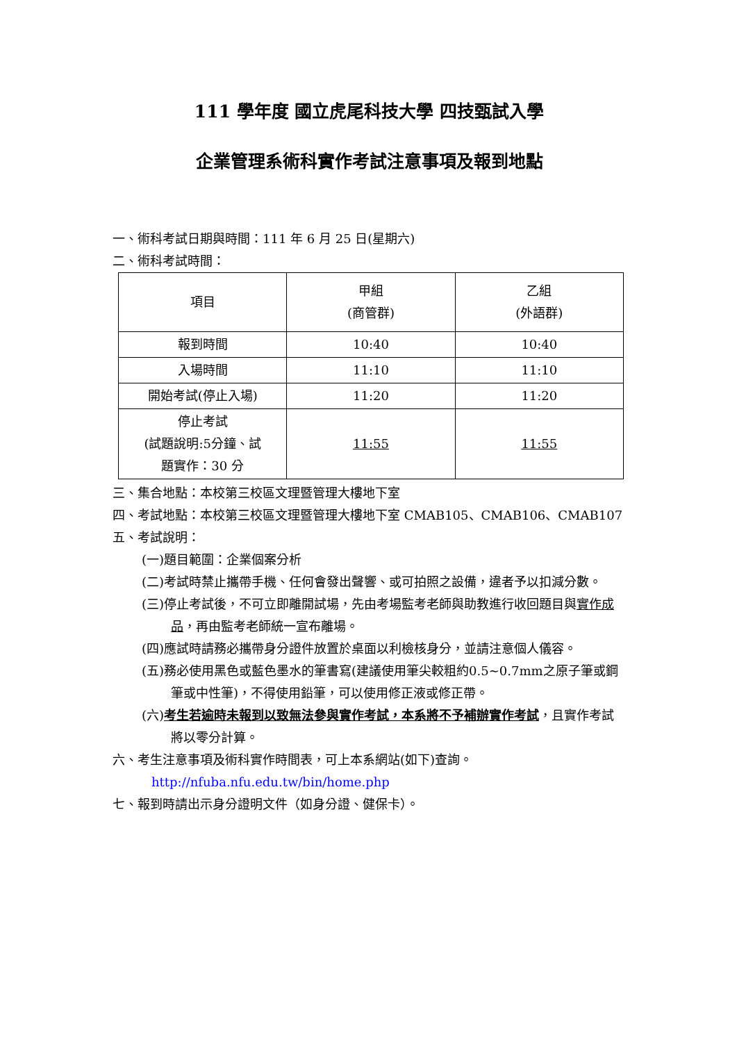111 學年度 國立虎尾科技大學 四技甄試入學
企業管理系術科實作考試注意事項及報到地點
一、術科考試日期與時間：111 年 6 月 25 日(星期六)
二、術科考試時間：
| 項目 | 甲組 (商管群) | 乙組 (外語群) |
| 報到時間 | 10:40 | 10:40 |
| 入場時間 | 11:10 | 11:10 |
| 開始考試(停止入場) | 11:20 | 11:20 |
| 停止考試 (試題說明:5分鐘、試 題實作：30 分 | 11:55 | 11:55 |
三、集合地點：本校第三校區文理暨管理大樓地下室
四、考試地點：本校第三校區文理暨管理大樓地下室 CMAB105、CMAB106、CMAB107
五、考試說明：
(一)題目範圍：企業個案分析
(二)考試時禁止攜帶手機、任何會發出聲響、或可拍照之設備，違者予以扣減分數。
(三)停止考試後，不可立即離開試場，先由考場監考老師與助教進行收回題目與實作成品，再由監考老師統一宣布離場。
(四)應試時請務必攜帶身分證件放置於桌面以利檢核身分，並請注意個人儀容。
(五)務必使用黑色或藍色墨水的筆書寫(建議使用筆尖較粗約0.5~0.7mm之原子筆或鋼筆或中性筆)，不得使用鉛筆，可以使用修正液或修正帶。
(六)考生若逾時未報到以致無法參與實作考試，本系將不予補辦實作考試，且實作考試將以零分計算。
六、考生注意事項及術科實作時間表，可上本系網站(如下)查詢。
http://nfuba.nfu.edu.tw/bin/home.php
七、報到時請出示身分證明文件（如身分證、健保卡）。